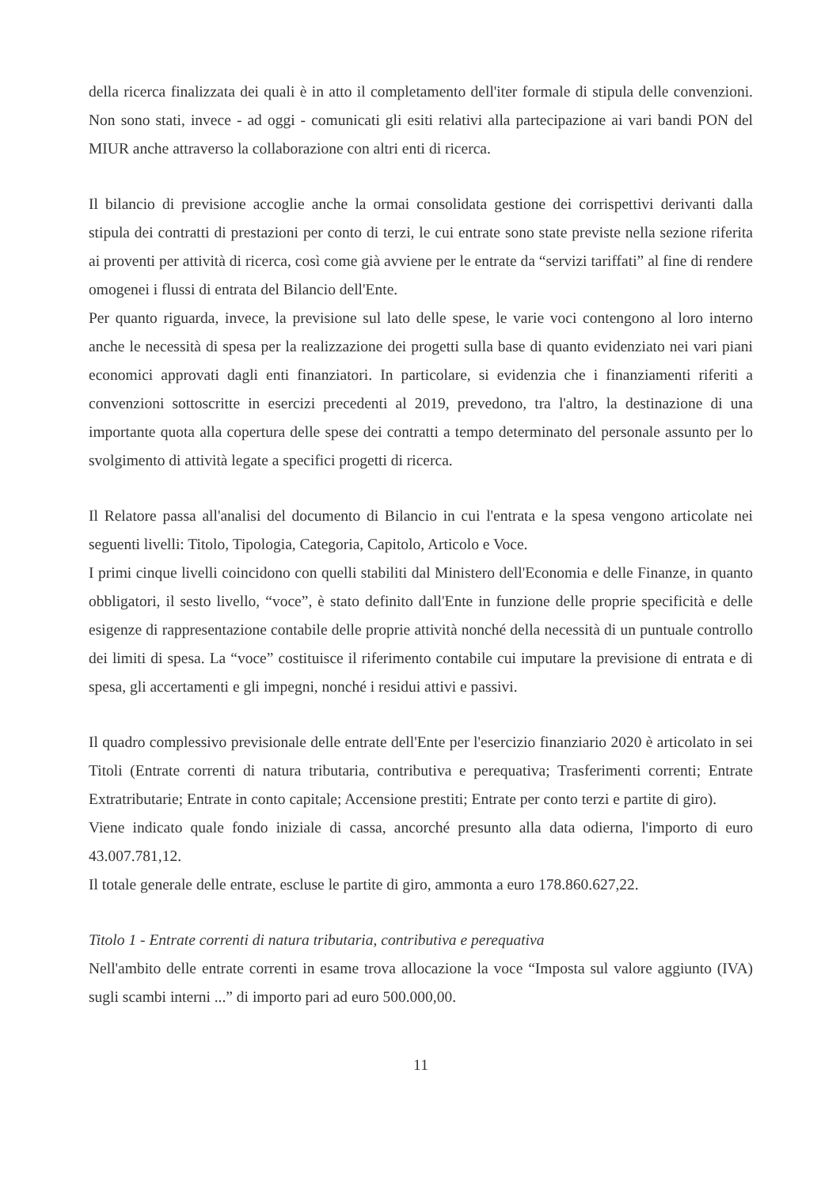della ricerca finalizzata dei quali è in atto il completamento dell'iter formale di stipula delle convenzioni. Non sono stati, invece - ad oggi - comunicati gli esiti relativi alla partecipazione ai vari bandi PON del MIUR anche attraverso la collaborazione con altri enti di ricerca.
Il bilancio di previsione accoglie anche la ormai consolidata gestione dei corrispettivi derivanti dalla stipula dei contratti di prestazioni per conto di terzi, le cui entrate sono state previste nella sezione riferita ai proventi per attività di ricerca, così come già avviene per le entrate da “servizi tariffati” al fine di rendere omogenei i flussi di entrata del Bilancio dell'Ente.
Per quanto riguarda, invece, la previsione sul lato delle spese, le varie voci contengono al loro interno anche le necessità di spesa per la realizzazione dei progetti sulla base di quanto evidenziato nei vari piani economici approvati dagli enti finanziatori. In particolare, si evidenzia che i finanziamenti riferiti a convenzioni sottoscritte in esercizi precedenti al 2019, prevedono, tra l'altro, la destinazione di una importante quota alla copertura delle spese dei contratti a tempo determinato del personale assunto per lo svolgimento di attività legate a specifici progetti di ricerca.
Il Relatore passa all'analisi del documento di Bilancio in cui l'entrata e la spesa vengono articolate nei seguenti livelli: Titolo, Tipologia, Categoria, Capitolo, Articolo e Voce.
I primi cinque livelli coincidono con quelli stabiliti dal Ministero dell'Economia e delle Finanze, in quanto obbligatori, il sesto livello, “voce”, è stato definito dall'Ente in funzione delle proprie specificità e delle esigenze di rappresentazione contabile delle proprie attività nonché della necessità di un puntuale controllo dei limiti di spesa. La “voce” costituisce il riferimento contabile cui imputare la previsione di entrata e di spesa, gli accertamenti e gli impegni, nonché i residui attivi e passivi.
Il quadro complessivo previsionale delle entrate dell'Ente per l'esercizio finanziario 2020 è articolato in sei Titoli (Entrate correnti di natura tributaria, contributiva e perequativa; Trasferimenti correnti; Entrate Extratributarie; Entrate in conto capitale; Accensione prestiti; Entrate per conto terzi e partite di giro).
Viene indicato quale fondo iniziale di cassa, ancorché presunto alla data odierna, l'importo di euro 43.007.781,12.
Il totale generale delle entrate, escluse le partite di giro, ammonta a euro 178.860.627,22.
Titolo 1 - Entrate correnti di natura tributaria, contributiva e perequativa
Nell'ambito delle entrate correnti in esame trova allocazione la voce “Imposta sul valore aggiunto (IVA) sugli scambi interni ...” di importo pari ad euro 500.000,00.
11